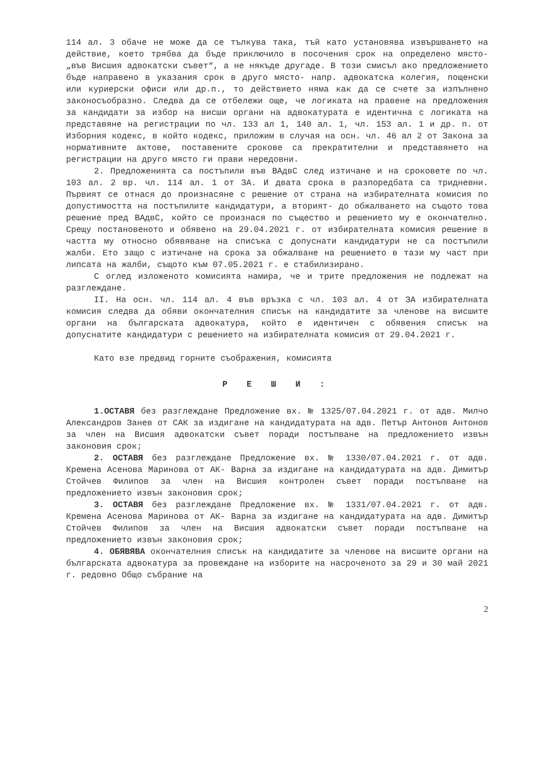114 ал. 3 обаче не може да се тълкува така, тъй като установява извършването на действие, което трябва да бъде приключило в посочения срок на определено място- „във Висшия адвокатски съвет“, а не някъде другаде. В този смисъл ако предложението бъде направено в указания срок в друго място- напр. адвокатска колегия, пощенски или куриерски офиси или др.п., то действието няма как да се счете за изпълнено законосъобразно. Следва да се отбележи още, че логиката на правене на предложения за кандидати за избор на висши органи на адвокатурата е идентична с логиката на представяне на регистрации по чл. 133 ал 1, 140 ал. 1, чл. 153 ал. 1 и др. п. от Изборния кодекс, в който кодекс, приложим в случая на осн. чл. 46 ал 2 от Закона за нормативните актове, поставените срокове са прекратителни и представянето на регистрации на друго място ги прави нередовни.
2. Предложенията са постъпили във ВАдвС след изтичане и на сроковете по чл. 103 ал. 2 вр. чл. 114 ал. 1 от ЗА. И двата срока в разпоредбата са тридневни. Първият се отнася до произнасяне с решение от страна на избирателната комисия по допустимостта на постъпилите кандидатури, а вторият- до обжалването на същото това решение пред ВАдвС, който се произнася по същество и решението му е окончателно. Срещу постановеното и обявено на 29.04.2021 г. от избирателната комисия решение в частта му относно обявяване на списъка с допуснати кандидатури не са постъпили жалби. Ето защо с изтичане на срока за обжалване на решението в тази му част при липсата на жалби, същото към 07.05.2021 г. е стабилизирано.
С оглед изложеното комисията намира, че и трите предложения не подлежат на разглеждане.
II. На осн. чл. 114 ал. 4 във връзка с чл. 103 ал. 4 от ЗА избирателната комисия следва да обяви окончателния списък на кандидатите за членове на висшите органи на българската адвокатура, който е идентичен с обявения списък на допуснатите кандидатури с решението на избирателната комисия от 29.04.2021 г.
Като взе предвид горните съображения, комисията
Р Е Ш И :
1.ОСТАВЯ без разглеждане Предложение вх. № 1325/07.04.2021 г. от адв. Милчо Александров Занев от САК за издигане на кандидатурата на адв. Петър Антонов Антонов за член на Висшия адвокатски съвет поради постъпване на предложението извън законовия срок;
2. ОСТАВЯ без разглеждане Предложение вх. № 1330/07.04.2021 г. от адв. Кремена Асенова Маринова от АК- Варна за издигане на кандидатурата на адв. Димитър Стойчев Филипов за член на Висшия контролен съвет поради постъпване на предложението извън законовия срок;
3. ОСТАВЯ без разглеждане Предложение вх. № 1331/07.04.2021 г. от адв. Кремена Асенова Маринова от АК- Варна за издигане на кандидатурата на адв. Димитър Стойчев Филипов за член на Висшия адвокатски съвет поради постъпване на предложението извън законовия срок;
4. ОБЯВЯВА окончателния списък на кандидатите за членове на висшите органи на българската адвокатура за провеждане на изборите на насроченото за 29 и 30 май 2021 г. редовно Общо събрание на
2